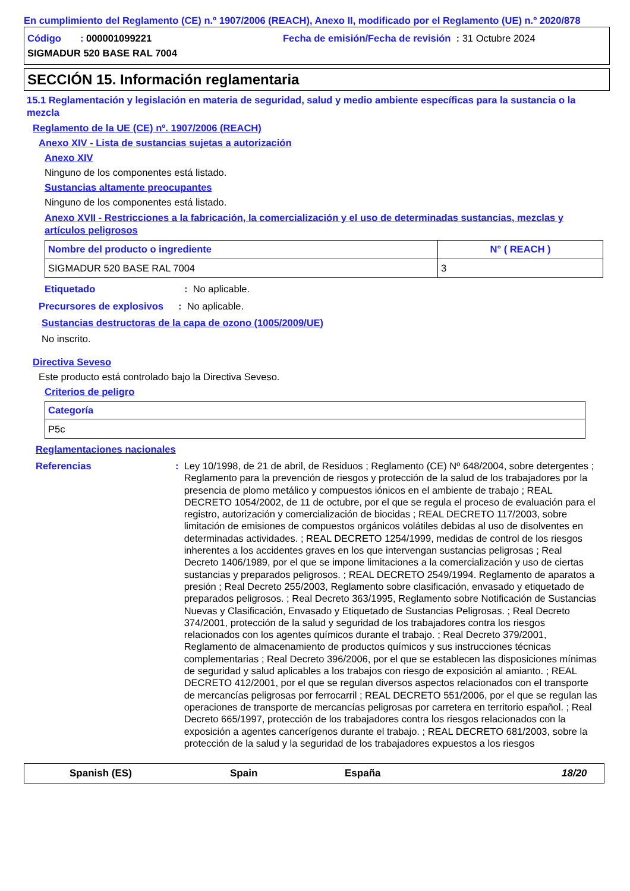En cumplimiento del Reglamento (CE) n.º 1907/2006 (REACH), Anexo II, modificado por el Reglamento (UE) n.º 2020/878
Código : 000001099221 Fecha de emisión/Fecha de revisión : 31 Octubre 2024 SIGMADUR 520 BASE RAL 7004
SECCIÓN 15. Información reglamentaria
15.1 Reglamentación y legislación en materia de seguridad, salud y medio ambiente específicas para la sustancia o la mezcla
Reglamento de la UE (CE) nº. 1907/2006 (REACH)
Anexo XIV - Lista de sustancias sujetas a autorización
Anexo XIV
Ninguno de los componentes está listado.
Sustancias altamente preocupantes
Ninguno de los componentes está listado.
Anexo XVII - Restricciones a la fabricación, la comercialización y el uso de determinadas sustancias, mezclas y artículos peligrosos
| Nombre del producto o ingrediente | N° ( REACH ) |
| --- | --- |
| SIGMADUR 520 BASE RAL 7004 | 3 |
Etiquetado: No aplicable.
Precursores de explosivos: No aplicable.
Sustancias destructoras de la capa de ozono (1005/2009/UE)
No inscrito.
Directiva Seveso
Este producto está controlado bajo la Directiva Seveso.
Criterios de peligro
| Categoría |
| --- |
| P5c |
Reglamentaciones nacionales
Referencias: Ley 10/1998, de 21 de abril, de Residuos ; Reglamento (CE) Nº 648/2004, sobre detergentes ; Reglamento para la prevención de riesgos y protección de la salud de los trabajadores por la presencia de plomo metálico y compuestos iónicos en el ambiente de trabajo ; REAL DECRETO 1054/2002, de 11 de octubre, por el que se regula el proceso de evaluación para el registro, autorización y comercialización de biocidas ; REAL DECRETO 117/2003, sobre limitación de emisiones de compuestos orgánicos volátiles debidas al uso de disolventes en determinadas actividades. ; REAL DECRETO 1254/1999, medidas de control de los riesgos inherentes a los accidentes graves en los que intervengan sustancias peligrosas ; Real Decreto 1406/1989, por el que se impone limitaciones a la comercialización y uso de ciertas sustancias y preparados peligrosos. ; REAL DECRETO 2549/1994. Reglamento de aparatos a presión ; Real Decreto 255/2003, Reglamento sobre clasificación, envasado y etiquetado de preparados peligrosos. ; Real Decreto 363/1995, Reglamento sobre Notificación de Sustancias Nuevas y Clasificación, Envasado y Etiquetado de Sustancias Peligrosas. ; Real Decreto 374/2001, protección de la salud y seguridad de los trabajadores contra los riesgos relacionados con los agentes químicos durante el trabajo. ; Real Decreto 379/2001, Reglamento de almacenamiento de productos químicos y sus instrucciones técnicas complementarias ; Real Decreto 396/2006, por el que se establecen las disposiciones mínimas de seguridad y salud aplicables a los trabajos con riesgo de exposición al amianto. ; REAL DECRETO 412/2001, por el que se regulan diversos aspectos relacionados con el transporte de mercancías peligrosas por ferrocarril ; REAL DECRETO 551/2006, por el que se regulan las operaciones de transporte de mercancías peligrosas por carretera en territorio español. ; Real Decreto 665/1997, protección de los trabajadores contra los riesgos relacionados con la exposición a agentes cancerígenos durante el trabajo. ; REAL DECRETO 681/2003, sobre la protección de la salud y la seguridad de los trabajadores expuestos a los riesgos
Spanish (ES) Spain España 18/20